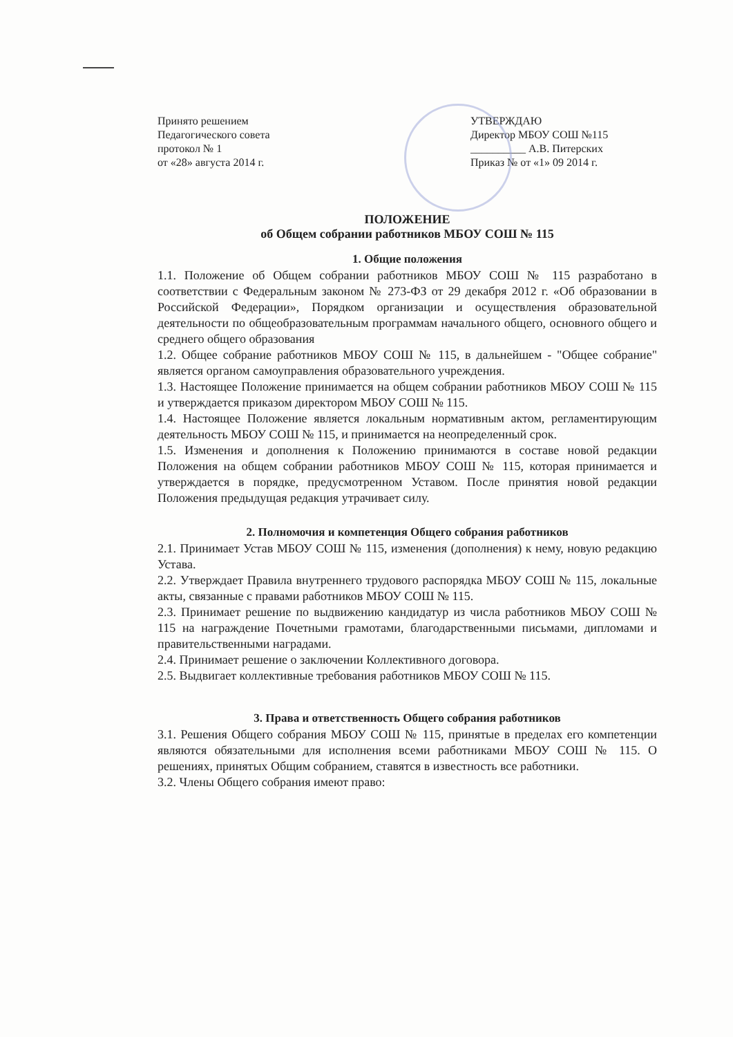Принято решением
Педагогического совета
протокол № 1
от «28» августа 2014 г.
УТВЕРЖДАЮ
Директор МБОУ СОШ №115
__________ А.В. Питерских
Приказ № от «1» 09 2014 г.
ПОЛОЖЕНИЕ
об Общем собрании работников МБОУ СОШ № 115
1. Общие положения
1.1. Положение об Общем собрании работников МБОУ СОШ № 115 разработано в соответствии с Федеральным законом № 273-ФЗ от 29 декабря 2012 г. «Об образовании в Российской Федерации», Порядком организации и осуществления образовательной деятельности по общеобразовательным программам начального общего, основного общего и среднего общего образования
1.2. Общее собрание работников МБОУ СОШ № 115, в дальнейшем - "Общее собрание" является органом самоуправления образовательного учреждения.
1.3. Настоящее Положение принимается на общем собрании работников МБОУ СОШ № 115 и утверждается приказом директором МБОУ СОШ № 115.
1.4. Настоящее Положение является локальным нормативным актом, регламентирующим деятельность МБОУ СОШ № 115, и принимается на неопределенный срок.
1.5. Изменения и дополнения к Положению принимаются в составе новой редакции Положения на общем собрании работников МБОУ СОШ № 115, которая принимается и утверждается в порядке, предусмотренном Уставом. После принятия новой редакции Положения предыдущая редакция утрачивает силу.
2. Полномочия и компетенция Общего собрания работников
2.1. Принимает Устав МБОУ СОШ № 115, изменения (дополнения) к нему, новую редакцию Устава.
2.2. Утверждает Правила внутреннего трудового распорядка МБОУ СОШ № 115, локальные акты, связанные с правами работников МБОУ СОШ № 115.
2.3. Принимает решение по выдвижению кандидатур из числа работников МБОУ СОШ № 115 на награждение Почетными грамотами, благодарственными письмами, дипломами и правительственными наградами.
2.4. Принимает решение о заключении Коллективного договора.
2.5. Выдвигает коллективные требования работников МБОУ СОШ № 115.
3. Права и ответственность Общего собрания работников
3.1. Решения Общего собрания МБОУ СОШ № 115, принятые в пределах его компетенции являются обязательными для исполнения всеми работниками МБОУ СОШ № 115. О решениях, принятых Общим собранием, ставятся в известность все работники.
3.2. Члены Общего собрания имеют право: